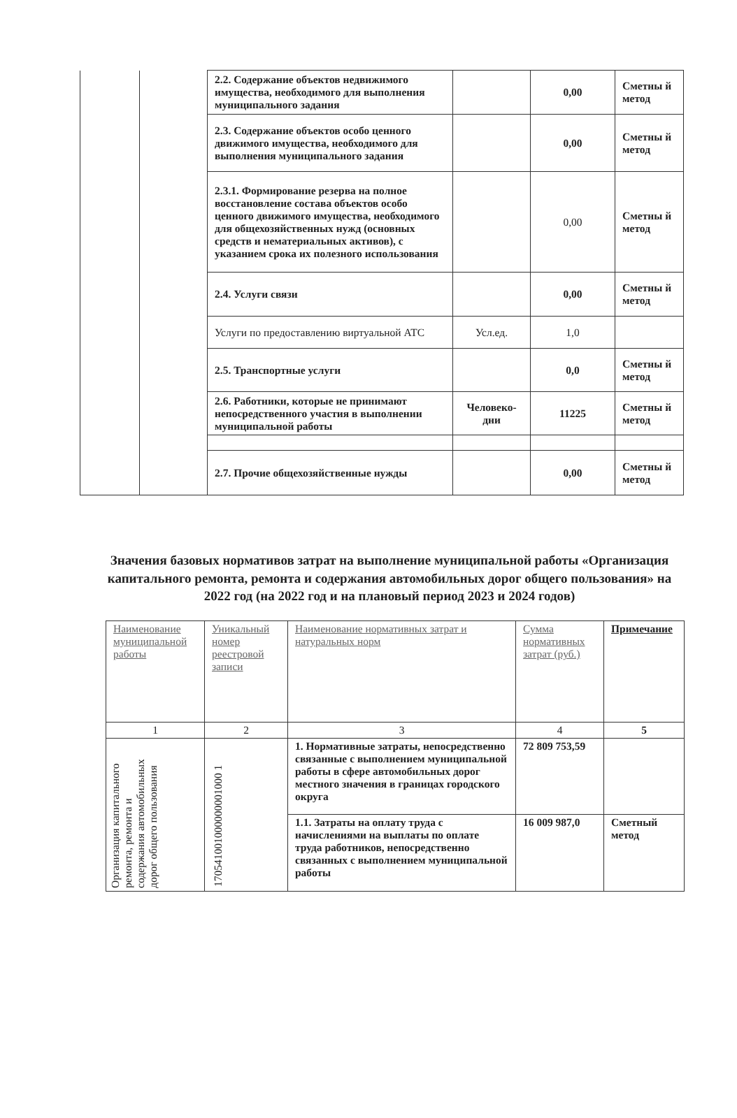| | | 2.2. Содержание объектов недвижимого имущества, необходимого для выполнения муниципального задания | | 0,00 | Сметны й метод |
| | | 2.3. Содержание объектов особо ценного движимого имущества, необходимого для выполнения муниципального задания | | 0,00 | Сметны й метод |
| | | 2.3.1. Формирование резерва на полное восстановление состава объектов особо ценного движимого имущества, необходимого для общехозяйственных нужд (основных средств и нематериальных активов), с указанием срока их полезного использования | | 0,00 | Сметны й метод |
| | | 2.4. Услуги связи | | 0,00 | Сметны й метод |
| | | Услуги по предоставлению виртуальной АТС | Усл.ед. | 1,0 | |
| | | 2.5. Транспортные услуги | | 0,0 | Сметны й метод |
| | | 2.6. Работники, которые не принимают непосредственного участия в выполнении муниципальной работы | Человеко-дни | 11225 | Сметны й метод |
| | | 2.7. Прочие общехозяйственные нужды | | 0,00 | Сметны й метод |
Значения базовых нормативов затрат на выполнение муниципальной работы «Организация капитального ремонта, ремонта и содержания автомобильных дорог общего пользования» на 2022 год (на 2022 год и на плановый период 2023 и 2024 годов)
| Наименование муниципальной работы | Уникальный номер реестровой записи | Наименование нормативных затрат и натуральных норм | Сумма нормативных затрат (руб.) | Примечание |
| --- | --- | --- | --- | --- |
| 1 | 2 | 3 | 4 | 5 |
| Организация капитального ремонта, ремонта и содержания автомобильных дорог общего пользования | 170541001000000001000 1 | 1. Нормативные затраты, непосредственно связанные с выполнением муниципальной работы в сфере автомобильных дорог местного значения в границах городского округа | 72 809 753,59 | |
| | | 1.1. Затраты на оплату труда с начислениями на выплаты по оплате труда работников, непосредственно связанных с выполнением муниципальной работы | 16 009 987,0 | Сметный метод |